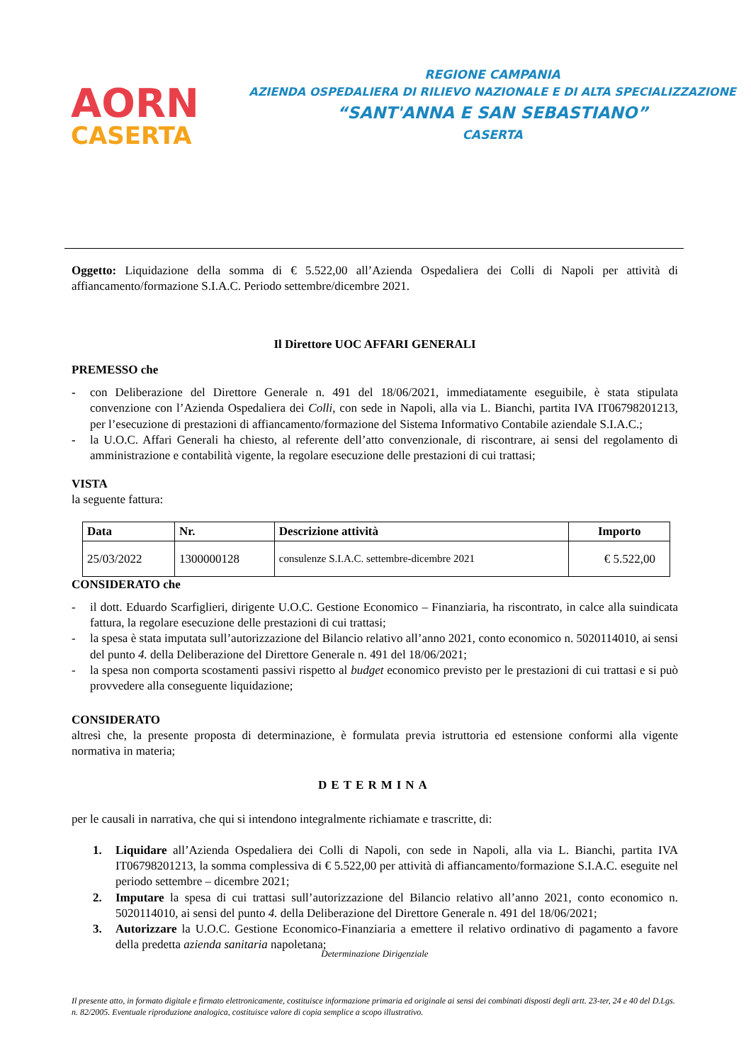AORN
CASERTA
REGIONE CAMPANIA
AZIENDA OSPEDALIERA DI RILIEVO NAZIONALE E DI ALTA SPECIALIZZAZIONE
“SANT'ANNA E SAN SEBASTIANO”
CASERTA
Oggetto: Liquidazione della somma di € 5.522,00 all’Azienda Ospedaliera dei Colli di Napoli per attività di affiancamento/formazione S.I.A.C. Periodo settembre/dicembre 2021.
Il Direttore UOC AFFARI GENERALI
PREMESSO che
- con Deliberazione del Direttore Generale n. 491 del 18/06/2021, immediatamente eseguibile, è stata stipulata convenzione con l’Azienda Ospedaliera dei Colli, con sede in Napoli, alla via L. Bianchi, partita IVA IT06798201213, per l’esecuzione di prestazioni di affiancamento/formazione del Sistema Informativo Contabile aziendale S.I.A.C.;
- la U.O.C. Affari Generali ha chiesto, al referente dell’atto convenzionale, di riscontrare, ai sensi del regolamento di amministrazione e contabilità vigente, la regolare esecuzione delle prestazioni di cui trattasi;
VISTA
la seguente fattura:
| Data | Nr. | Descrizione attività | Importo |
| --- | --- | --- | --- |
| 25/03/2022 | 1300000128 | consulenze S.I.A.C. settembre-dicembre 2021 | € 5.522,00 |
CONSIDERATO che
- il dott. Eduardo Scarfiglieri, dirigente U.O.C. Gestione Economico – Finanziaria, ha riscontrato, in calce alla suindicata fattura, la regolare esecuzione delle prestazioni di cui trattasi;
- la spesa è stata imputata sull’autorizzazione del Bilancio relativo all’anno 2021, conto economico n. 5020114010, ai sensi del punto 4. della Deliberazione del Direttore Generale n. 491 del 18/06/2021;
- la spesa non comporta scostamenti passivi rispetto al budget economico previsto per le prestazioni di cui trattasi e si può provvedere alla conseguente liquidazione;
CONSIDERATO
altresì che, la presente proposta di determinazione, è formulata previa istruttoria ed estensione conformi alla vigente normativa in materia;
DETERMINA
per le causali in narrativa, che qui si intendono integralmente richiamate e trascritte, di:
1. Liquidare all’Azienda Ospedaliera dei Colli di Napoli, con sede in Napoli, alla via L. Bianchi, partita IVA IT06798201213, la somma complessiva di € 5.522,00 per attività di affiancamento/formazione S.I.A.C. eseguite nel periodo settembre – dicembre 2021;
2. Imputare la spesa di cui trattasi sull’autorizzazione del Bilancio relativo all’anno 2021, conto economico n. 5020114010, ai sensi del punto 4. della Deliberazione del Direttore Generale n. 491 del 18/06/2021;
3. Autorizzare la U.O.C. Gestione Economico-Finanziaria a emettere il relativo ordinativo di pagamento a favore della predetta azienda sanitaria napoletana;
Determinazione Dirigenziale
Il presente atto, in formato digitale e firmato elettronicamente, costituisce informazione primaria ed originale ai sensi dei combinati disposti degli artt. 23-ter, 24 e 40 del D.Lgs. n. 82/2005. Eventuale riproduzione analogica, costituisce valore di copia semplice a scopo illustrativo.